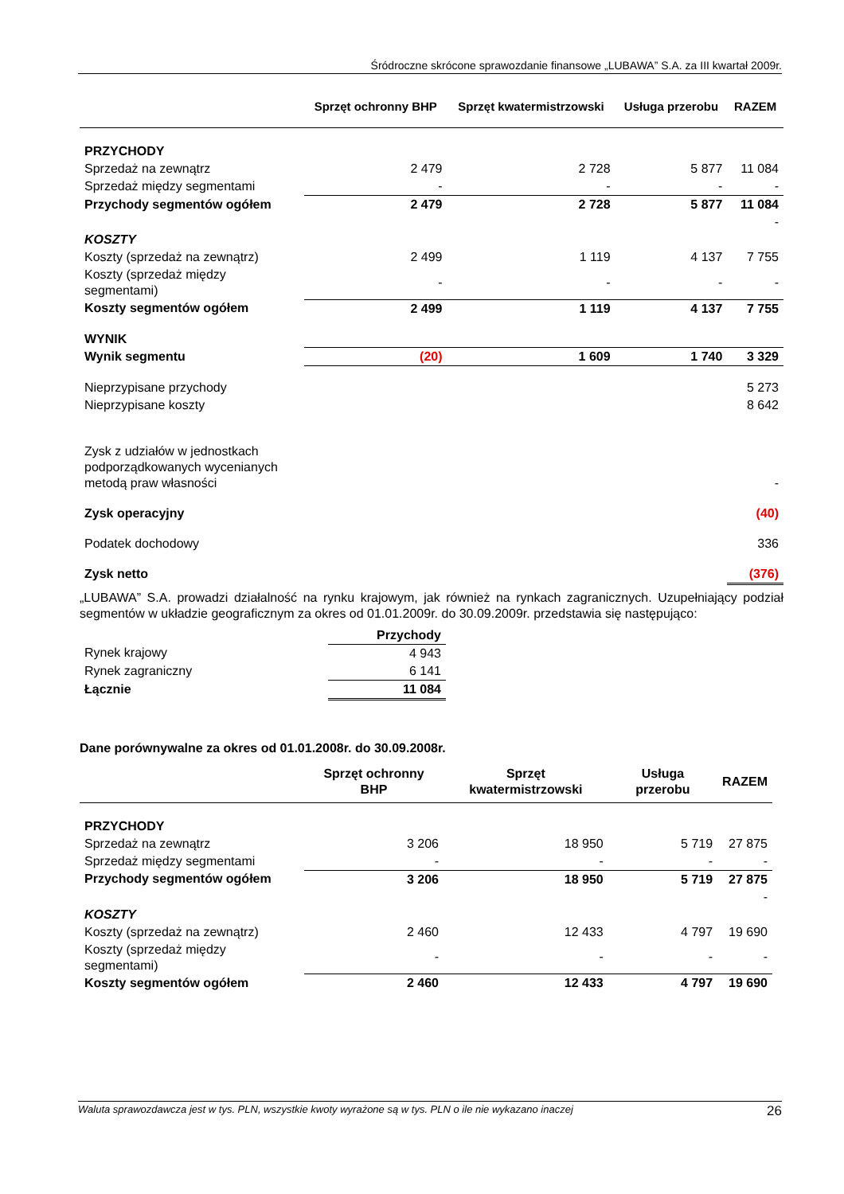Śródroczne skrócone sprawozdanie finansowe „LUBAWA” S.A. za III kwartał 2009r.
| | Sprzęt ochronny BHP | Sprzęt kwatermistrzowski | Usługa przerobu | RAZEM |
| PRZYCHODY | | | | |
| Sprzedaż na zewnątrz | 2 479 | 2 728 | 5 877 | 11 084 |
| Sprzedaż między segmentami | - | - | - | - |
| Przychody segmentów ogółem | 2 479 | 2 728 | 5 877 | 11 084 |
| | | | | - |
| KOSZTY | | | | |
| Koszty (sprzedaż na zewnątrz) | 2 499 | 1 119 | 4 137 | 7 755 |
| Koszty (sprzedaż między segmentami) | - | - | - | - |
| Koszty segmentów ogółem | 2 499 | 1 119 | 4 137 | 7 755 |
| WYNIK | | | | |
| Wynik segmentu | (20) | 1 609 | 1 740 | 3 329 |
| Nieprzypisane przychody | | | | 5 273 |
| Nieprzypisane koszty | | | | 8 642 |
| Zysk z udziałów w jednostkach podporządkowanych wycenianych metodą praw własności | | | | - |
| Zysk operacyjny | | | | (40) |
| Podatek dochodowy | | | | 336 |
| Zysk netto | | | | (376) |
„LUBAWA” S.A. prowadzi działalność na rynku krajowym, jak również na rynkach zagranicznych. Uzupełniający podział segmentów w układzie geograficznym za okres od 01.01.2009r. do 30.09.2009r. przedstawia się następująco:
| | Przychody |
| Rynek krajowy | 4 943 |
| Rynek zagraniczny | 6 141 |
| Łącznie | 11 084 |
Dane porównywalne za okres od 01.01.2008r. do 30.09.2008r.
| | Sprzęt ochronny BHP | Sprzęt kwatermistrzowski | Usługa przerobu | RAZEM |
| PRZYCHODY | | | | |
| Sprzedaż na zewnątrz | 3 206 | 18 950 | 5 719 | 27 875 |
| Sprzedaż między segmentami | - | - | - | - |
| Przychody segmentów ogółem | 3 206 | 18 950 | 5 719 | 27 875 |
| | | | | - |
| KOSZTY | | | | |
| Koszty (sprzedaż na zewnątrz) | 2 460 | 12 433 | 4 797 | 19 690 |
| Koszty (sprzedaż między segmentami) | - | - | - | - |
| Koszty segmentów ogółem | 2 460 | 12 433 | 4 797 | 19 690 |
Waluta sprawozdawcza jest w tys. PLN, wszystkie kwoty wyrażone są w tys. PLN o ile nie wykazano inaczej 26